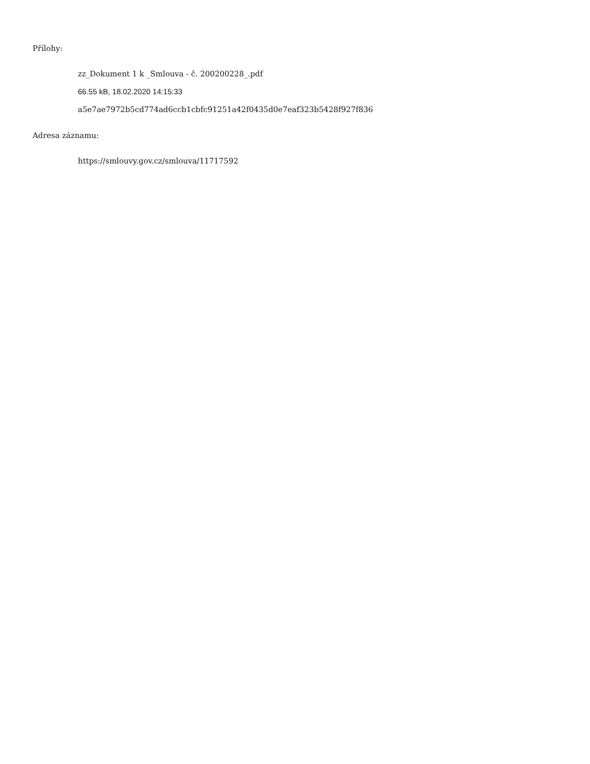Přílohy:
zz_Dokument 1 k _Smlouva - č. 200200228_.pdf
66.55 kB, 18.02.2020 14:15:33
a5e7ae7972b5cd774ad6ccb1cbfc91251a42f0435d0e7eaf323b5428f927f836
Adresa záznamu:
https://smlouvy.gov.cz/smlouva/11717592